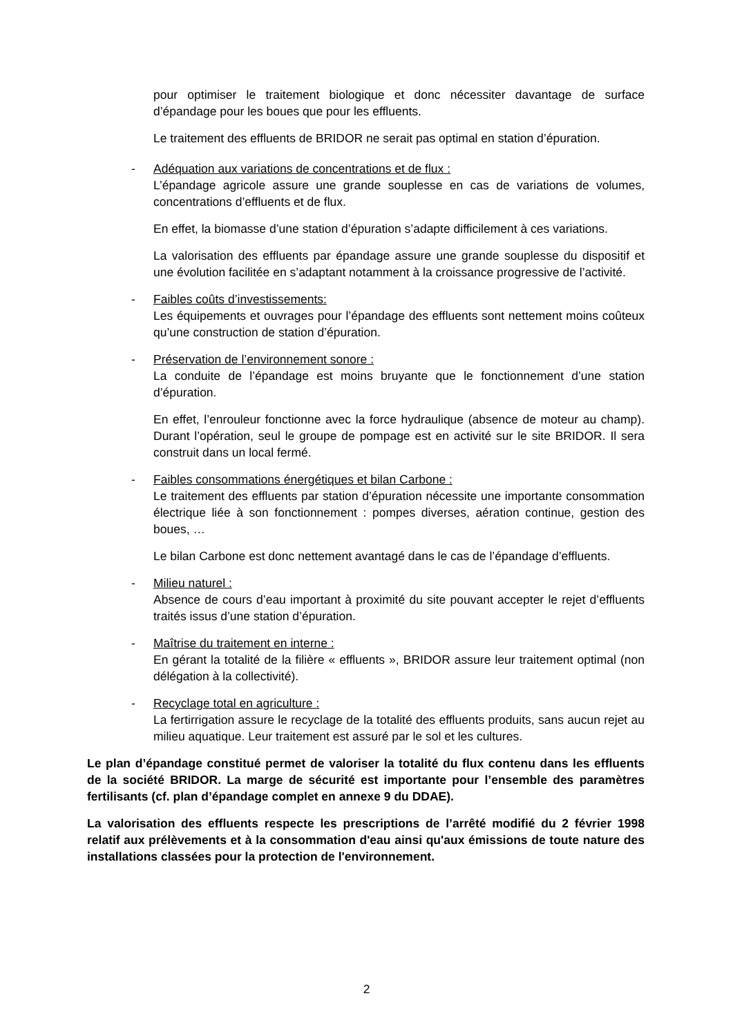pour optimiser le traitement biologique et donc nécessiter davantage de surface d’épandage pour les boues que pour les effluents.
Le traitement des effluents de BRIDOR ne serait pas optimal en station d’épuration.
- Adéquation aux variations de concentrations et de flux :
L’épandage agricole assure une grande souplesse en cas de variations de volumes, concentrations d’effluents et de flux.
En effet, la biomasse d’une station d’épuration s’adapte difficilement à ces variations.
La valorisation des effluents par épandage assure une grande souplesse du dispositif et une évolution facilitée en s’adaptant notamment à la croissance progressive de l’activité.
- Faibles coûts d’investissements:
Les équipements et ouvrages pour l’épandage des effluents sont nettement moins coûteux qu’une construction de station d’épuration.
- Préservation de l’environnement sonore :
La conduite de l’épandage est moins bruyante que le fonctionnement d’une station d’épuration.
En effet, l’enrouleur fonctionne avec la force hydraulique (absence de moteur au champ). Durant l’opération, seul le groupe de pompage est en activité sur le site BRIDOR. Il sera construit dans un local fermé.
- Faibles consommations énergétiques et bilan Carbone :
Le traitement des effluents par station d’épuration nécessite une importante consommation électrique liée à son fonctionnement : pompes diverses, aération continue, gestion des boues, …
Le bilan Carbone est donc nettement avantagé dans le cas de l’épandage d’effluents.
- Milieu naturel :
Absence de cours d’eau important à proximité du site pouvant accepter le rejet d’effluents traités issus d’une station d’épuration.
- Maîtrise du traitement en interne :
En gérant la totalité de la filière « effluents », BRIDOR assure leur traitement optimal (non délégation à la collectivité).
- Recyclage total en agriculture :
La fertirrigation assure le recyclage de la totalité des effluents produits, sans aucun rejet au milieu aquatique. Leur traitement est assuré par le sol et les cultures.
Le plan d’épandage constitué permet de valoriser la totalité du flux contenu dans les effluents de la société BRIDOR. La marge de sécurité est importante pour l’ensemble des paramètres fertilisants (cf. plan d’épandage complet en annexe 9 du DDAE).
La valorisation des effluents respecte les prescriptions de l’arrêté modifié du 2 février 1998 relatif aux prélèvements et à la consommation d'eau ainsi qu'aux émissions de toute nature des installations classées pour la protection de l'environnement.
2